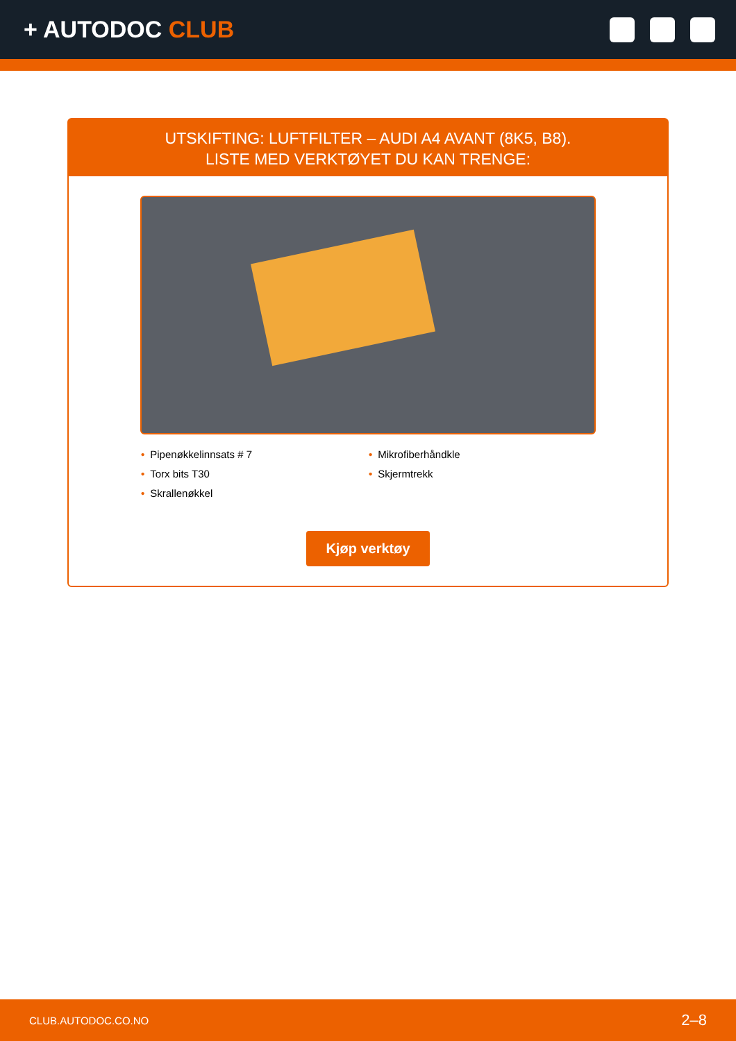+ AUTODOC CLUB
UTSKIFTING: LUFTFILTER – AUDI A4 AVANT (8K5, B8).
LISTE MED VERKTØYET DU KAN TRENGE:
• Pipenøkkelinnsats # 7
• Torx bits T30
• Skrallenøkkel
• Mikrofiberhåndkle
• Skjermtrekk
Kjøp verktøy
CLUB.AUTODOC.CO.NO 2–8